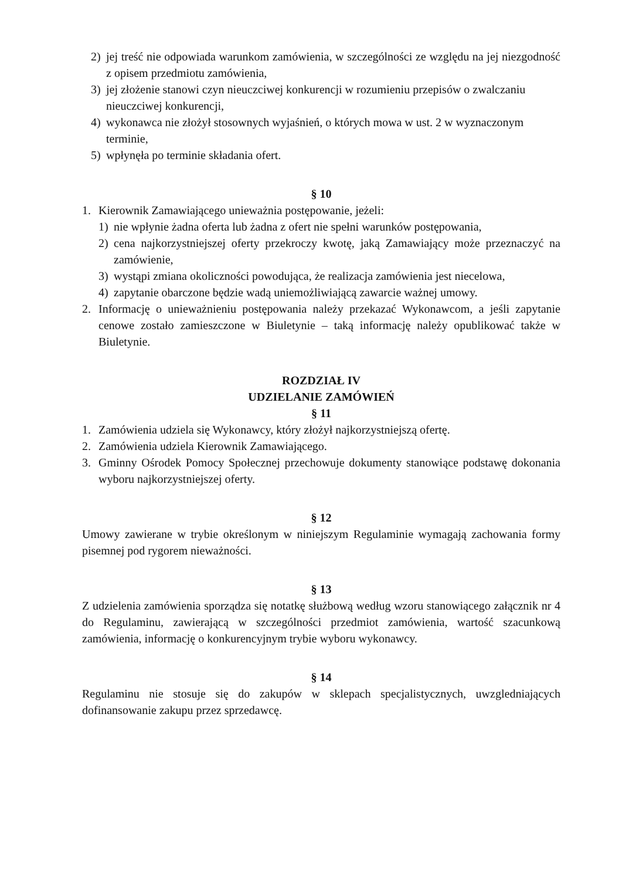2) jej treść nie odpowiada warunkom zamówienia, w szczególności ze względu na jej niezgodność z opisem przedmiotu zamówienia,
3) jej złożenie stanowi czyn nieuczciwej konkurencji w rozumieniu przepisów o zwalczaniu nieuczciwej konkurencji,
4) wykonawca nie złożył stosownych wyjaśnień, o których mowa w ust. 2 w wyznaczonym terminie,
5) wpłynęła po terminie składania ofert.
§ 10
1. Kierownik Zamawiającego unieważnia postępowanie, jeżeli:
1) nie wpłynie żadna oferta lub żadna z ofert nie spełni warunków postępowania,
2) cena najkorzystniejszej oferty przekroczy kwotę, jaką Zamawiający może przeznaczyć na zamówienie,
3) wystąpi zmiana okoliczności powodująca, że realizacja zamówienia jest niecelowa,
4) zapytanie obarczone będzie wadą uniemożliwiającą zawarcie ważnej umowy.
2. Informację o unieważnieniu postępowania należy przekazać Wykonawcom, a jeśli zapytanie cenowe zostało zamieszczone w Biuletynie – taką informację należy opublikować także w Biuletynie.
ROZDZIAŁ IV
UDZIELANIE ZAMÓWIEŃ
§ 11
1. Zamówienia udziela się Wykonawcy, który złożył najkorzystniejszą ofertę.
2. Zamówienia udziela Kierownik Zamawiającego.
3. Gminny Ośrodek Pomocy Społecznej przechowuje dokumenty stanowiące podstawę dokonania wyboru najkorzystniejszej oferty.
§ 12
Umowy zawierane w trybie określonym w niniejszym Regulaminie wymagają zachowania formy pisemnej pod rygorem nieważności.
§ 13
Z udzielenia zamówienia sporządza się notatkę służbową według wzoru stanowiącego załącznik nr 4 do Regulaminu, zawierającą w szczególności przedmiot zamówienia, wartość szacunkową zamówienia, informację o konkurencyjnym trybie wyboru wykonawcy.
§ 14
Regulaminu nie stosuje się do zakupów w sklepach specjalistycznych, uwzgledniających dofinansowanie zakupu przez sprzedawcę.